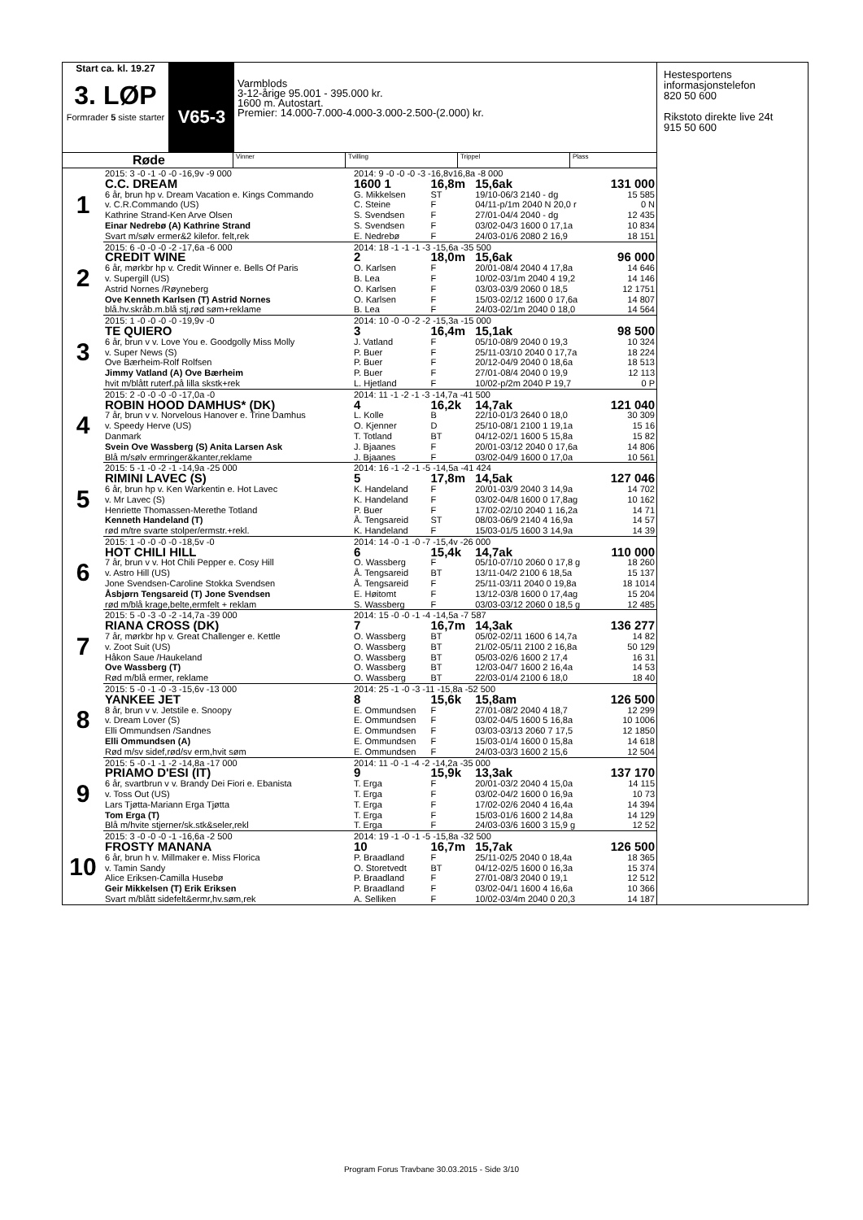Start ca. kl. 19.27
3. LØP
Formrader 5 siste starter
V65-3
Varmblods
3-12-årige 95.001 - 395.000 kr.
1600 m. Autostart.
Premier: 14.000-7.000-4.000-3.000-2.500-(2.000) kr.
Røde
Vinner Tvilling Trippel Plass
| 1 | 2015: 3 -0 -1 -0 -0 -16,9v -9 000 | 2014: 9 -0 -0 -0 -3 -16,8v16,8a -8 000 | | | |
| | C.C. DREAM | 1600 1 | 16,8m | 15,6ak | 131 000 |
| | 6 år, brun hp v. Dream Vacation e. Kings Commando | G. Mikkelsen | ST | 19/10-06/3 2140 - dg | 15 585 |
| | v. C.R.Commando (US) | C. Steine | F | 04/11-p/1m 2040 N 20,0 r | 0 N |
| | Kathrine Strand-Ken Arve Olsen | S. Svendsen | F | 27/01-04/4 2040 - dg | 12 435 |
| | Einar Nedrebø (A) Kathrine Strand | S. Svendsen | F | 03/02-04/3 1600 0 17,1a | 10 834 |
| | Svart m/sølv ermer&2 kilefor. felt,rek | E. Nedrebø | F | 24/03-01/6 2080 2 16,9 | 18 151 |
| 2 | 2015: 6 -0 -0 -0 -2 -17,6a -6 000 | 2014: 18 -1 -1 -1 -3 -15,6a -35 500 | | | |
| | CREDIT WINE | 2 | 18,0m | 15,6ak | 96 000 |
| | 6 år, mørkbr hp v. Credit Winner e. Bells Of Paris | O. Karlsen | F | 20/01-08/4 2040 4 17,8a | 14 646 |
| | v. Supergill (US) | B. Lea | F | 10/02-03/1m 2040 4 19,2 | 14 146 |
| | Astrid Nornes /Røyneberg | O. Karlsen | F | 03/03-03/9 2060 0 18,5 | 12 1751 |
| | Ove Kenneth Karlsen (T) Astrid Nornes | O. Karlsen | F | 15/03-02/12 1600 0 17,6a | 14 807 |
| | blå.hv.skråb.m.blå stj,rød søm+reklame | B. Lea | F | 24/03-02/1m 2040 0 18,0 | 14 564 |
| 3 | 2015: 1 -0 -0 -0 -0 -19,9v -0 | 2014: 10 -0 -0 -2 -2 -15,3a -15 000 | | | |
| | TE QUIERO | 3 | 16,4m | 15,1ak | 98 500 |
| | 6 år, brun v v. Love You e. Goodgolly Miss Molly | J. Vatland | F | 05/10-08/9 2040 0 19,3 | 10 324 |
| | v. Super News (S) | P. Buer | F | 25/11-03/10 2040 0 17,7a | 18 224 |
| | Ove Bærheim-Rolf Rolfsen | P. Buer | F | 20/12-04/9 2040 0 18,6a | 18 513 |
| | Jimmy Vatland (A) Ove Bærheim | P. Buer | F | 27/01-08/4 2040 0 19,9 | 12 113 |
| | hvit m/blått ruterf.på lilla skstk+rek | L. Hjetland | F | 10/02-p/2m 2040 P 19,7 | 0 P |
| 4 | 2015: 2 -0 -0 -0 -0 -17,0a -0 | 2014: 11 -1 -2 -1 -3 -14,7a -41 500 | | | |
| | ROBIN HOOD DAMHUS* (DK) | 4 | 16,2k | 14,7ak | 121 040 |
| | 7 år, brun v v. Norvelous Hanover e. Trine Damhus | L. Kolle | B | 22/10-01/3 2640 0 18,0 | 30 309 |
| | v. Speedy Herve (US) | O. Kjenner | D | 25/10-08/1 2100 1 19,1a | 15 16 |
| | Danmark | T. Totland | BT | 04/12-02/1 1600 5 15,8a | 15 82 |
| | Svein Ove Wassberg (S) Anita Larsen Ask | J. Bjaanes | F | 20/01-03/12 2040 0 17,6a | 14 806 |
| | Blå m/sølv ermringer&kanter,reklame | J. Bjaanes | F | 03/02-04/9 1600 0 17,0a | 10 561 |
| 5 | 2015: 5 -1 -0 -2 -1 -14,9a -25 000 | 2014: 16 -1 -2 -1 -5 -14,5a -41 424 | | | |
| | RIMINI LAVEC (S) | 5 | 17,8m | 14,5ak | 127 046 |
| | 6 år, brun hp v. Ken Warkentin e. Hot Lavec | K. Handeland | F | 20/01-03/9 2040 3 14,9a | 14 702 |
| | v. Mr Lavec (S) | K. Handeland | F | 03/02-04/8 1600 0 17,8ag | 10 162 |
| | Henriette Thomassen-Merethe Totland | P. Buer | F | 17/02-02/10 2040 1 16,2a | 14 71 |
| | Kenneth Handeland (T) | Å. Tengsareid | ST | 08/03-06/9 2140 4 16,9a | 14 57 |
| | rød m/tre svarte stolper/ermstr.+rekl. | K. Handeland | F | 15/03-01/5 1600 3 14,9a | 14 39 |
| 6 | 2015: 1 -0 -0 -0 -0 -18,5v -0 | 2014: 14 -0 -1 -0 -7 -15,4v -26 000 | | | |
| | HOT CHILI HILL | 6 | 15,4k | 14,7ak | 110 000 |
| | 7 år, brun v v. Hot Chili Pepper e. Cosy Hill | O. Wassberg | F | 05/10-07/10 2060 0 17,8 g | 18 260 |
| | v. Astro Hill (US) | Å. Tengsareid | BT | 13/11-04/2 2100 6 18,5a | 15 137 |
| | Jone Svendsen-Caroline Stokka Svendsen | Å. Tengsareid | F | 25/11-03/11 2040 0 19,8a | 18 1014 |
| | Åsbjørn Tengsareid (T) Jone Svendsen | E. Høitomt | F | 13/12-03/8 1600 0 17,4ag | 15 204 |
| | rød m/blå krage,belte,ermfelt + reklam | S. Wassberg | F | 03/03-03/12 2060 0 18,5 g | 12 485 |
| 7 | 2015: 5 -0 -3 -0 -2 -14,7a -39 000 | 2014: 15 -0 -0 -1 -4 -14,5a -7 587 | | | |
| | RIANA CROSS (DK) | 7 | 16,7m | 14,3ak | 136 277 |
| | 7 år, mørkbr hp v. Great Challenger e. Kettle | O. Wassberg | BT | 05/02-02/11 1600 6 14,7a | 14 82 |
| | v. Zoot Suit (US) | O. Wassberg | BT | 21/02-05/11 2100 2 16,8a | 50 129 |
| | Håkon Saue /Haukeland | O. Wassberg | BT | 05/03-02/6 1600 2 17,4 | 16 31 |
| | Ove Wassberg (T) | O. Wassberg | BT | 12/03-04/7 1600 2 16,4a | 14 53 |
| | Rød m/blå ermer, reklame | O. Wassberg | BT | 22/03-01/4 2100 6 18,0 | 18 40 |
| 8 | 2015: 5 -0 -1 -0 -3 -15,6v -13 000 | 2014: 25 -1 -0 -3 -11 -15,8a -52 500 | | | |
| | YANKEE JET | 8 | 15,6k | 15,8am | 126 500 |
| | 8 år, brun v v. Jetstile e. Snoopy | E. Ommundsen | F | 27/01-08/2 2040 4 18,7 | 12 299 |
| | v. Dream Lover (S) | E. Ommundsen | F | 03/02-04/5 1600 5 16,8a | 10 1006 |
| | Elli Ommundsen /Sandnes | E. Ommundsen | F | 03/03-03/13 2060 7 17,5 | 12 1850 |
| | Elli Ommundsen (A) | E. Ommundsen | F | 15/03-01/4 1600 0 15,8a | 14 618 |
| | Rød m/sv sidef,rød/sv erm,hvit søm | E. Ommundsen | F | 24/03-03/3 1600 2 15,6 | 12 504 |
| 9 | 2015: 5 -0 -1 -1 -2 -14,8a -17 000 | 2014: 11 -0 -1 -4 -2 -14,2a -35 000 | | | |
| | PRIAMO D'ESI (IT) | 9 | 15,9k | 13,3ak | 137 170 |
| | 6 år, svartbrun v v. Brandy Dei Fiori e. Ebanista | T. Erga | F | 20/01-03/2 2040 4 15,0a | 14 115 |
| | v. Toss Out (US) | T. Erga | F | 03/02-04/2 1600 0 16,9a | 10 73 |
| | Lars Tjøtta-Mariann Erga Tjøtta | T. Erga | F | 17/02-02/6 2040 4 16,4a | 14 394 |
| | Tom Erga (T) | T. Erga | F | 15/03-01/6 1600 2 14,8a | 14 129 |
| | Blå m/hvite stjerner/sk.stk&seler,rekl | T. Erga | F | 24/03-03/6 1600 3 15,9 g | 12 52 |
| 10 | 2015: 3 -0 -0 -0 -1 -16,6a -2 500 | 2014: 19 -1 -0 -1 -5 -15,8a -32 500 | | | |
| | FROSTY MANANA | 10 | 16,7m | 15,7ak | 126 500 |
| | 6 år, brun h v. Millmaker e. Miss Florica | P. Braadland | F | 25/11-02/5 2040 0 18,4a | 18 365 |
| | v. Tamin Sandy | O. Storetvedt | BT | 04/12-02/5 1600 0 16,3a | 15 374 |
| | Alice Eriksen-Camilla Husebø | P. Braadland | F | 27/01-08/3 2040 0 19,1 | 12 512 |
| | Geir Mikkelsen (T) Erik Eriksen | P. Braadland | F | 03/02-04/1 1600 4 16,6a | 10 366 |
| | Svart m/blått sidefelt&ermr,hv.søm,rek | A. Selliken | F | 10/02-03/4m 2040 0 20,3 | 14 187 |
Hestesportens
informasjonstelefon
820 50 600
Rikstoto direkte live 24t
915 50 600
Program Forus Travbane 30.03.2015 - Side 3/10